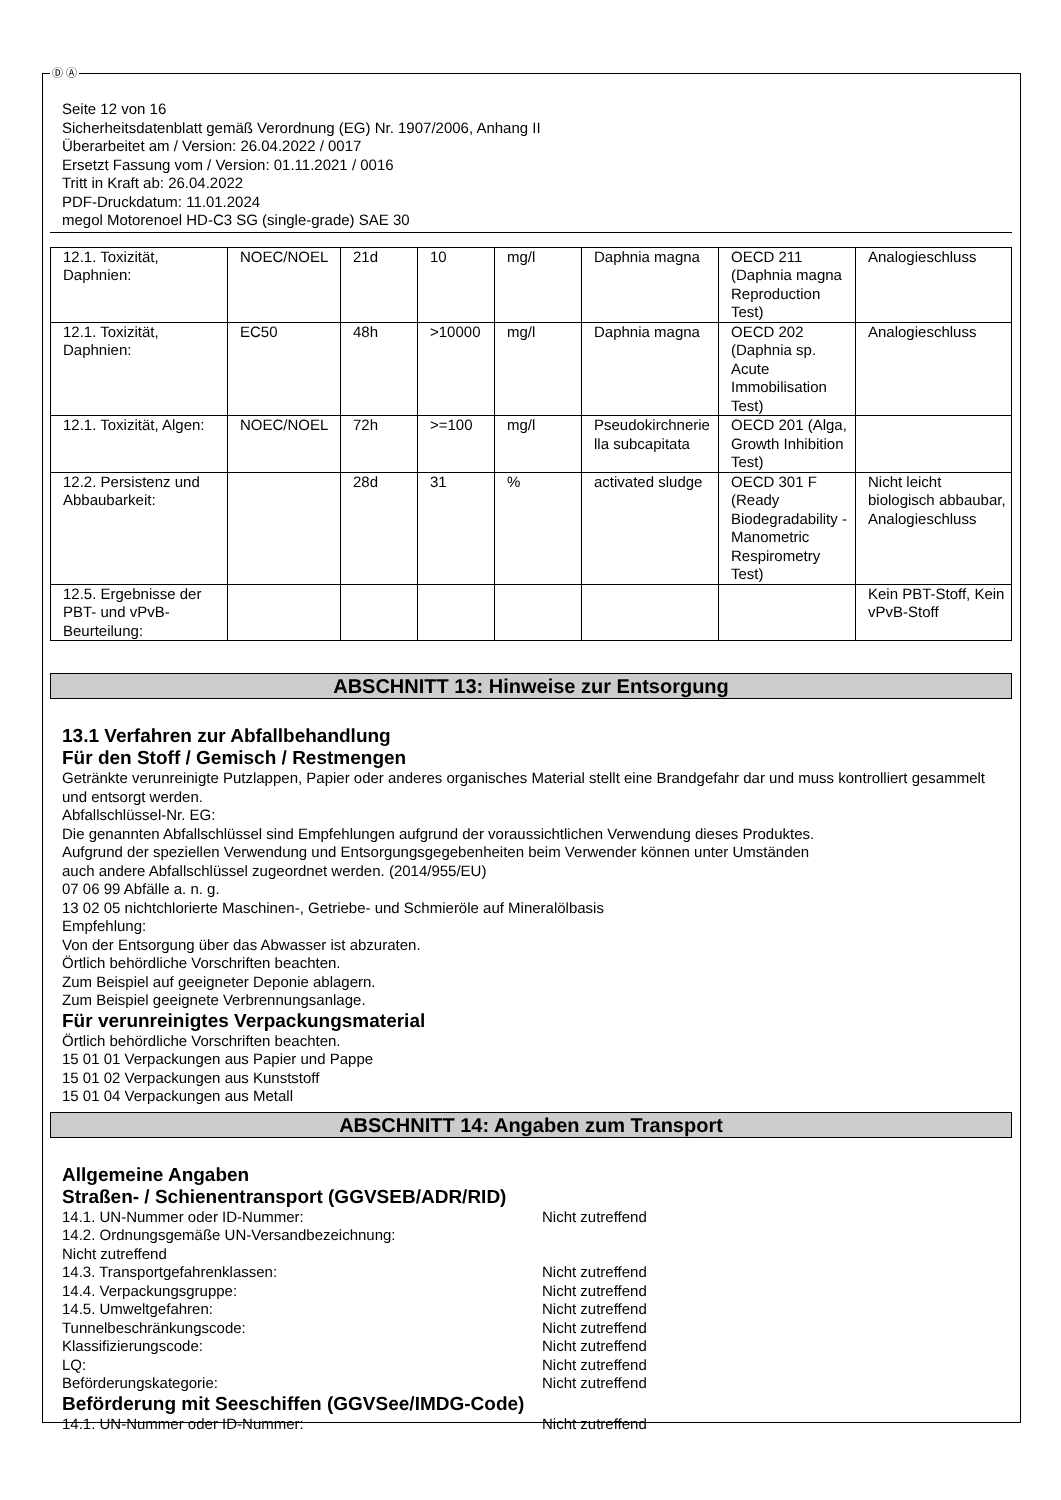Ⓓ Ⓐ
Seite 12 von 16
Sicherheitsdatenblatt gemäß Verordnung (EG) Nr. 1907/2006, Anhang II
Überarbeitet am / Version: 26.04.2022 / 0017
Ersetzt Fassung vom / Version: 01.11.2021 / 0016
Tritt in Kraft ab: 26.04.2022
PDF-Druckdatum: 11.01.2024
megol Motorenoel HD-C3 SG (single-grade) SAE 30
| 12.1. Toxizität, Daphnien: | NOEC/NOEL | 21d | 10 | mg/l | Daphnia magna | OECD 211 (Daphnia magna Reproduction Test) | Analogieschluss |
| 12.1. Toxizität, Daphnien: | EC50 | 48h | >10000 | mg/l | Daphnia magna | OECD 202 (Daphnia sp. Acute Immobilisation Test) | Analogieschluss |
| 12.1. Toxizität, Algen: | NOEC/NOEL | 72h | >=100 | mg/l | Pseudokirchnerie lla subcapitata | OECD 201 (Alga, Growth Inhibition Test) | |
| 12.2. Persistenz und Abbaubarkeit: | | 28d | 31 | % | activated sludge | OECD 301 F (Ready Biodegradability - Manometric Respirometry Test) | Nicht leicht biologisch abbaubar, Analogieschluss |
| 12.5. Ergebnisse der PBT- und vPvB-Beurteilung: | | | | | | | Kein PBT-Stoff, Kein vPvB-Stoff |
ABSCHNITT 13: Hinweise zur Entsorgung
13.1 Verfahren zur Abfallbehandlung
Für den Stoff / Gemisch / Restmengen
Getränkte verunreinigte Putzlappen, Papier oder anderes organisches Material stellt eine Brandgefahr dar und muss kontrolliert gesammelt und entsorgt werden.
Abfallschlüssel-Nr. EG:
Die genannten Abfallschlüssel sind Empfehlungen aufgrund der voraussichtlichen Verwendung dieses Produktes.
Aufgrund der speziellen Verwendung und Entsorgungsgegebenheiten beim Verwender können unter Umständen
auch andere Abfallschlüssel zugeordnet werden. (2014/955/EU)
07 06 99 Abfälle a. n. g.
13 02 05 nichtchlorierte Maschinen-, Getriebe- und Schmieröle auf Mineralölbasis
Empfehlung:
Von der Entsorgung über das Abwasser ist abzuraten.
Örtlich behördliche Vorschriften beachten.
Zum Beispiel auf geeigneter Deponie ablagern.
Zum Beispiel geeignete Verbrennungsanlage.
Für verunreinigtes Verpackungsmaterial
Örtlich behördliche Vorschriften beachten.
15 01 01 Verpackungen aus Papier und Pappe
15 01 02 Verpackungen aus Kunststoff
15 01 04 Verpackungen aus Metall
ABSCHNITT 14: Angaben zum Transport
Allgemeine Angaben
Straßen- / Schienentransport (GGVSEB/ADR/RID)
14.1. UN-Nummer oder ID-Nummer: Nicht zutreffend
14.2. Ordnungsgemäße UN-Versandbezeichnung:
Nicht zutreffend
14.3. Transportgefahrenklassen: Nicht zutreffend
14.4. Verpackungsgruppe: Nicht zutreffend
14.5. Umweltgefahren: Nicht zutreffend
Tunnelbeschränkungscode: Nicht zutreffend
Klassifizierungscode: Nicht zutreffend
LQ: Nicht zutreffend
Beförderungskategorie: Nicht zutreffend
Beförderung mit Seeschiffen (GGVSee/IMDG-Code)
14.1. UN-Nummer oder ID-Nummer: Nicht zutreffend